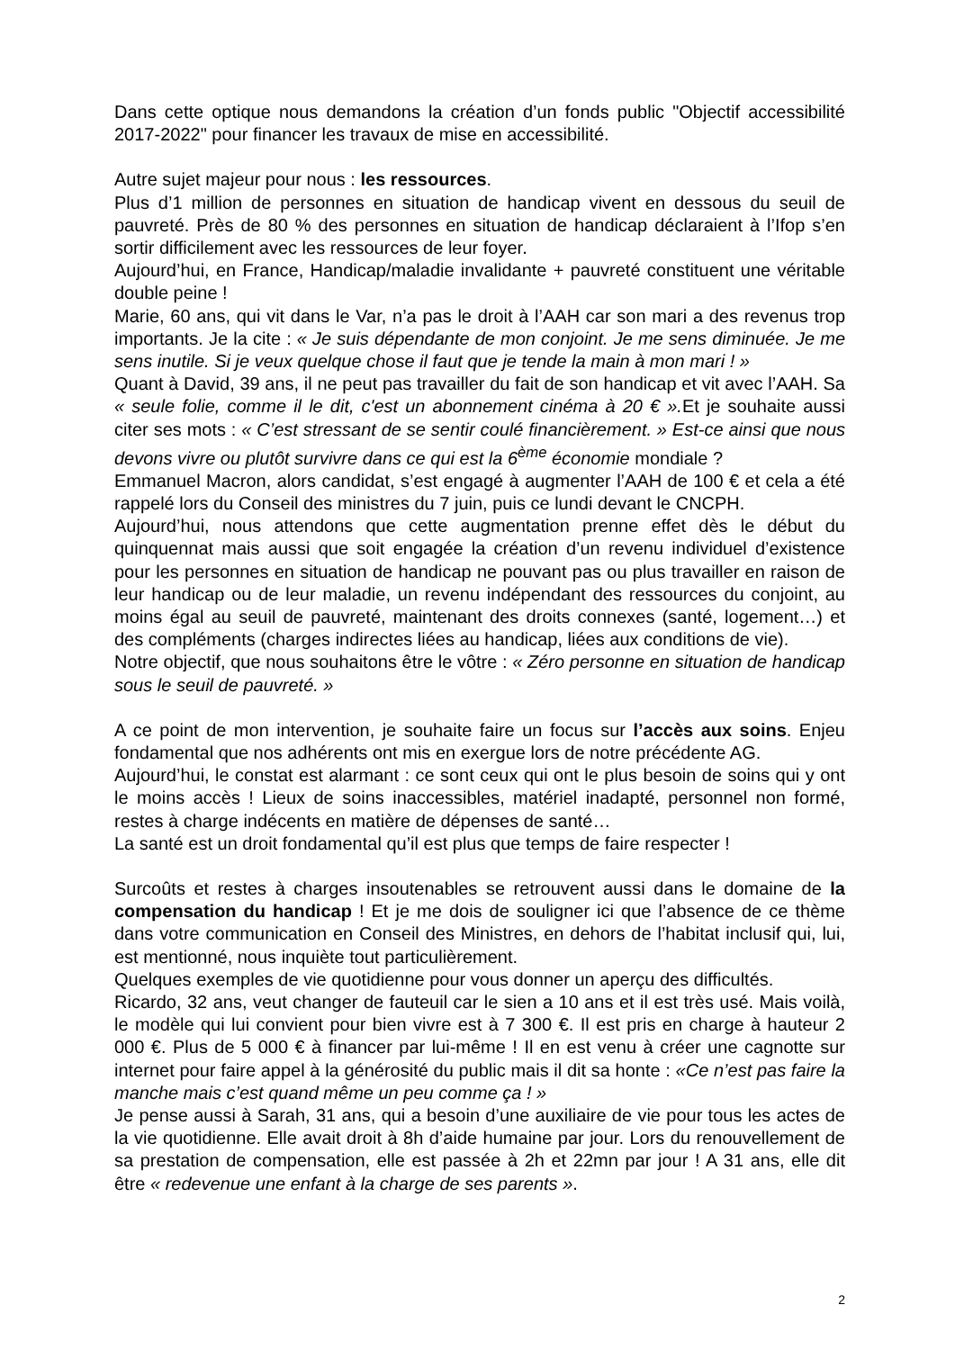Dans cette optique nous demandons la création d’un fonds public "Objectif accessibilité 2017-2022" pour financer les travaux de mise en accessibilité.
Autre sujet majeur pour nous : les ressources.
Plus d’1 million de personnes en situation de handicap vivent en dessous du seuil de pauvreté. Près de 80 % des personnes en situation de handicap déclaraient à l’Ifop s’en sortir difficilement avec les ressources de leur foyer.
Aujourd’hui, en France, Handicap/maladie invalidante + pauvreté constituent une véritable double peine !
Marie, 60 ans, qui vit dans le Var, n’a pas le droit à l’AAH car son mari a des revenus trop importants. Je la cite : « Je suis dépendante de mon conjoint. Je me sens diminuée. Je me sens inutile. Si je veux quelque chose il faut que je tende la main à mon mari ! »
Quant à David, 39 ans, il ne peut pas travailler du fait de son handicap et vit avec l’AAH. Sa « seule folie, comme il le dit, c'est un abonnement cinéma à 20 € ». Et je souhaite aussi citer ses mots : « C’est stressant de se sentir coulé financièrement. » Est-ce ainsi que nous devons vivre ou plutôt survivre dans ce qui est la 6<sup>ème</sup> économie mondiale ?
Emmanuel Macron, alors candidat, s’est engagé à augmenter l’AAH de 100 € et cela a été rappelé lors du Conseil des ministres du 7 juin, puis ce lundi devant le CNCPH.
Aujourd’hui, nous attendons que cette augmentation prenne effet dès le début du quinquennat mais aussi que soit engagée la création d’un revenu individuel d’existence pour les personnes en situation de handicap ne pouvant pas ou plus travailler en raison de leur handicap ou de leur maladie, un revenu indépendant des ressources du conjoint, au moins égal au seuil de pauvreté, maintenant des droits connexes (santé, logement…) et des compléments (charges indirectes liées au handicap, liées aux conditions de vie).
Notre objectif, que nous souhaitons être le vôtre : « Zéro personne en situation de handicap sous le seuil de pauvreté. »
A ce point de mon intervention, je souhaite faire un focus sur l’accès aux soins. Enjeu fondamental que nos adhérents ont mis en exergue lors de notre précédente AG.
Aujourd’hui, le constat est alarmant : ce sont ceux qui ont le plus besoin de soins qui y ont le moins accès ! Lieux de soins inaccessibles, matériel inadapté, personnel non formé, restes à charge indécents en matière de dépenses de santé…
La santé est un droit fondamental qu’il est plus que temps de faire respecter !
Surcoûts et restes à charges insoutenables se retrouvent aussi dans le domaine de la compensation du handicap ! Et je me dois de souligner ici que l’absence de ce thème dans votre communication en Conseil des Ministres, en dehors de l’habitat inclusif qui, lui, est mentionné, nous inquiète tout particulièrement.
Quelques exemples de vie quotidienne pour vous donner un aperçu des difficultés.
Ricardo, 32 ans, veut changer de fauteuil car le sien a 10 ans et il est très usé. Mais voilà, le modèle qui lui convient pour bien vivre est à 7 300 €. Il est pris en charge à hauteur 2 000 €. Plus de 5 000 € à financer par lui-même ! Il en est venu à créer une cagnotte sur internet pour faire appel à la générosité du public mais il dit sa honte : «Ce n’est pas faire la manche mais c’est quand même un peu comme ça ! »
Je pense aussi à Sarah, 31 ans, qui a besoin d’une auxiliaire de vie pour tous les actes de la vie quotidienne. Elle avait droit à 8h d’aide humaine par jour. Lors du renouvellement de sa prestation de compensation, elle est passée à 2h et 22mn par jour ! A 31 ans, elle dit être « redevenue une enfant à la charge de ses parents ».
2